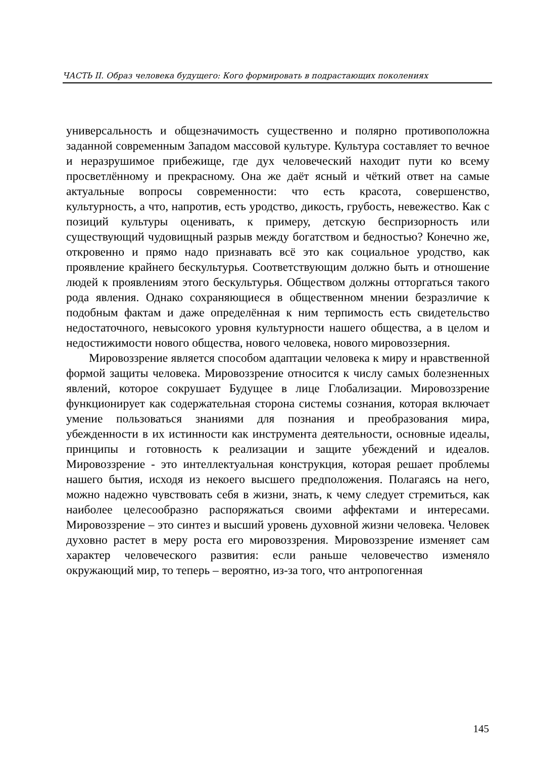ЧАСТЬ II. Образ человека будущего: Кого формировать в подрастающих поколениях
универсальность и общезначимость существенно и полярно противоположна заданной современным Западом массовой культуре. Культура составляет то вечное и неразрушимое прибежище, где дух человеческий находит пути ко всему просветлённому и прекрасному. Она же даёт ясный и чёткий ответ на самые актуальные вопросы современности: что есть красота, совершенство, культурность, а что, напротив, есть уродство, дикость, грубость, невежество. Как с позиций культуры оценивать, к примеру, детскую беспризорность или существующий чудовищный разрыв между богатством и бедностью? Конечно же, откровенно и прямо надо признавать всё это как социальное уродство, как проявление крайнего бескультурья. Соответствующим должно быть и отношение людей к проявлениям этого бескультурья. Обществом должны отторгаться такого рода явления. Однако сохраняющиеся в общественном мнении безразличие к подобным фактам и даже определённая к ним терпимость есть свидетельство недостаточного, невысокого уровня культурности нашего общества, а в целом и недостижимости нового общества, нового человека, нового мировоззерния.
Мировоззрение является способом адаптации человека к миру и нравственной формой защиты человека. Мировоззрение относится к числу самых болезненных явлений, которое сокрушает Будущее в лице Глобализации. Мировоззрение функционирует как содержательная сторона системы сознания, которая включает умение пользоваться знаниями для познания и преобразования мира, убежденности в их истинности как инструмента деятельности, основные идеалы, принципы и готовность к реализации и защите убеждений и идеалов. Мировоззрение - это интеллектуальная конструкция, которая решает проблемы нашего бытия, исходя из некоего высшего предположения. Полагаясь на него, можно надежно чувствовать себя в жизни, знать, к чему следует стремиться, как наиболее целесообразно распоряжаться своими аффектами и интересами. Мировоззрение – это синтез и высший уровень духовной жизни человека. Человек духовно растет в меру роста его мировоззрения. Мировоззрение изменяет сам характер человеческого развития: если раньше человечество изменяло окружающий мир, то теперь – вероятно, из-за того, что антропогенная
145